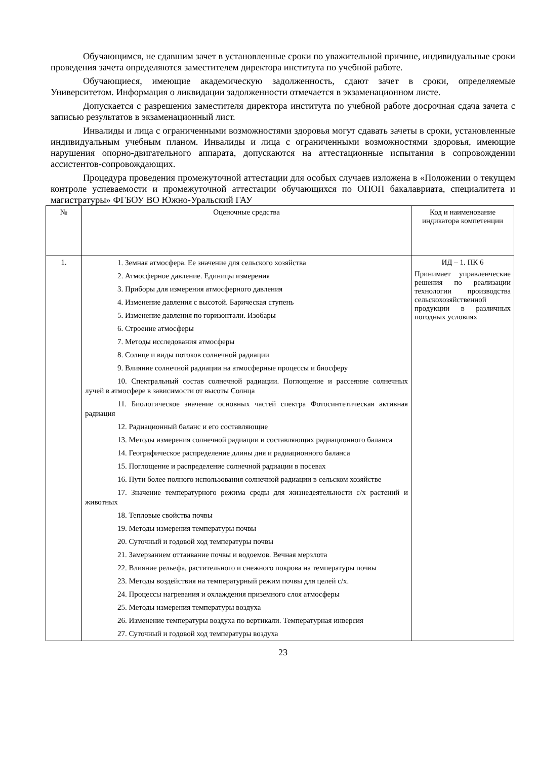Обучающимся, не сдавшим зачет в установленные сроки по уважительной причине, индивидуальные сроки проведения зачета определяются заместителем директора института по учебной работе.
Обучающиеся, имеющие академическую задолженность, сдают зачет в сроки, определяемые Университетом. Информация о ликвидации задолженности отмечается в экзаменационном листе.
Допускается с разрешения заместителя директора института по учебной работе досрочная сдача зачета с записью результатов в экзаменационный лист.
Инвалиды и лица с ограниченными возможностями здоровья могут сдавать зачеты в сроки, установленные индивидуальным учебным планом. Инвалиды и лица с ограниченными возможностями здоровья, имеющие нарушения опорно-двигательного аппарата, допускаются на аттестационные испытания в сопровождении ассистентов-сопровождающих.
Процедура проведения промежуточной аттестации для особых случаев изложена в «Положении о текущем контроле успеваемости и промежуточной аттестации обучающихся по ОПОП бакалавриата, специалитета и магистратуры» ФГБОУ ВО Южно-Уральский ГАУ
| № | Оценочные средства | Код и наименование индикатора компетенции |
| --- | --- | --- |
| 1. | 1. Земная атмосфера. Ее значение для сельского хозяйства 2. Атмосферное давление. Единицы измерения 3. Приборы для измерения атмосферного давления 4. Изменение давления с высотой. Барическая ступень 5. Изменение давления по горизонтали. Изобары 6. Строение атмосферы 7. Методы исследования атмосферы 8. Солнце и виды потоков солнечной радиации 9. Влияние солнечной радиации на атмосферные процессы и биосферу 10. Спектральный состав солнечной радиации. Поглощение и рассеяние солнечных лучей в атмосфере в зависимости от высоты Солнца 11. Биологическое значение основных частей спектра Фотосинтетическая активная радиация 12. Радиационный баланс и его составляющие 13. Методы измерения солнечной радиации и составляющих радиационного баланса 14. Географическое распределение длины дня и радиационного баланса 15. Поглощение и распределение солнечной радиации в посевах 16. Пути более полного использования солнечной радиации в сельском хозяйстве 17. Значение температурного режима среды для жизнедеятельности с/х растений и животных 18. Тепловые свойства почвы 19. Методы измерения температуры почвы 20. Суточный и годовой ход температуры почвы 21. Замерзанием оттаивание почвы и водоемов. Вечная мерзлота 22. Влияние рельефа, растительного и снежного покрова на температуры почвы 23. Методы воздействия на температурный режим почвы для целей с/х. 24. Процессы нагревания и охлаждения приземного слоя атмосферы 25. Методы измерения температуры воздуха 26. Изменение температуры воздуха по вертикали. Температурная инверсия 27. Суточный и годовой ход температуры воздуха | ИД – 1. ПК 6 Принимает управленческие решения по реализации технологии производства сельскохозяйственной продукции в различных погодных условиях |
23